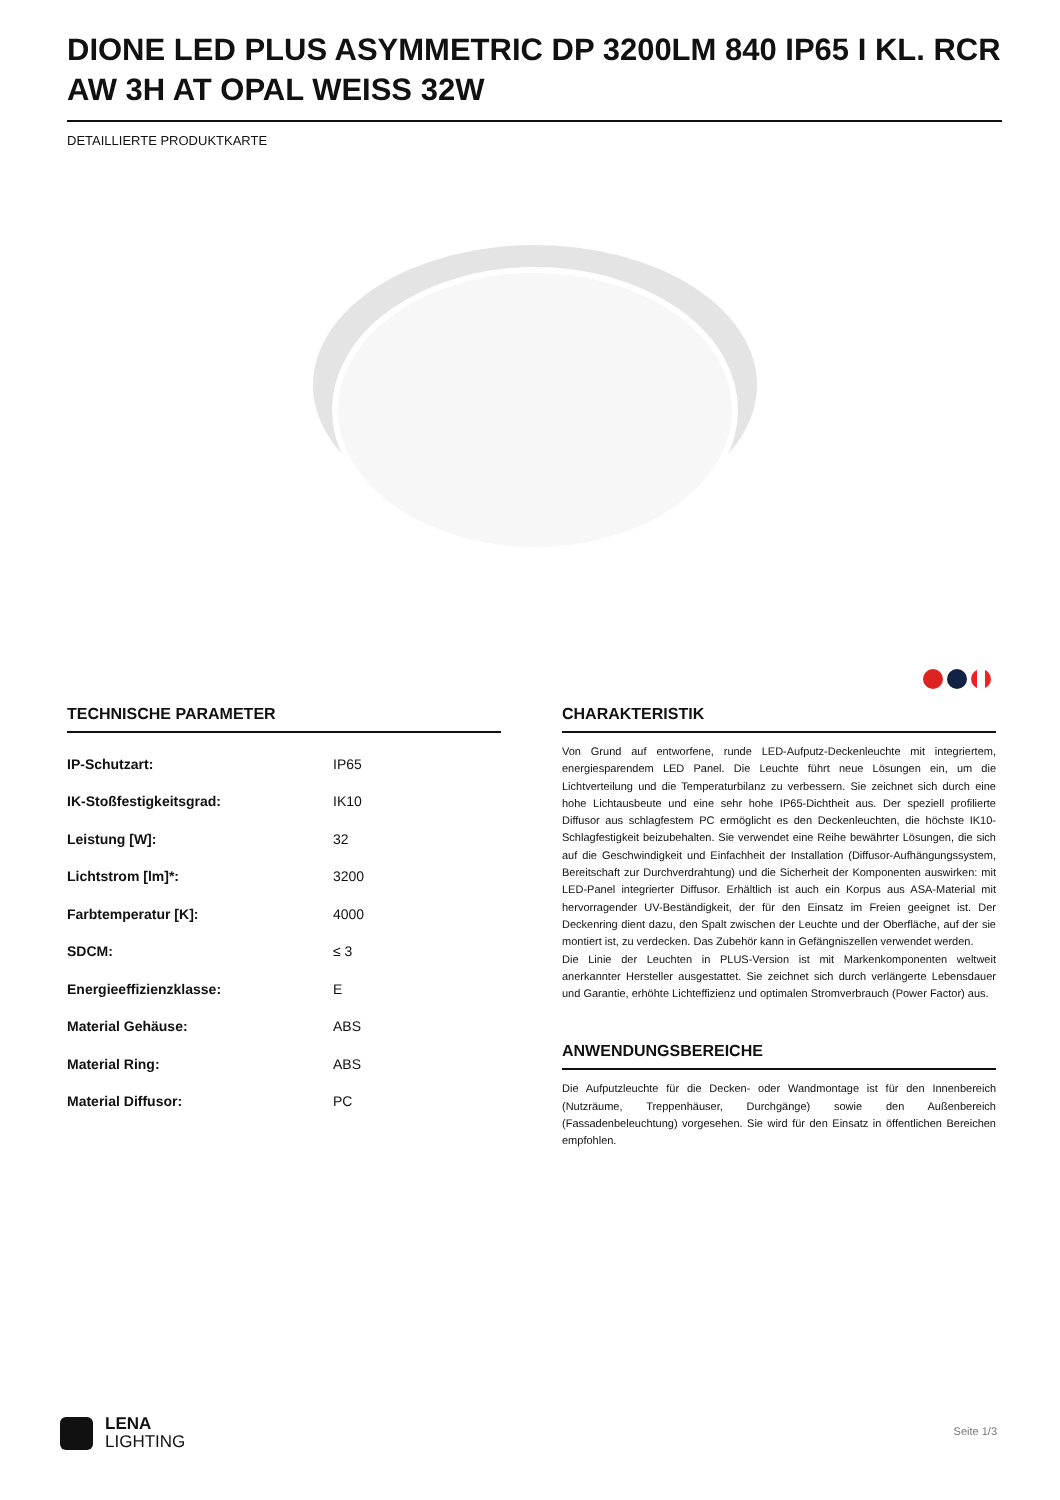DIONE LED PLUS ASYMMETRIC DP 3200LM 840 IP65 I KL. RCR AW 3H AT OPAL WEISS 32W
DETAILLIERTE PRODUKTKARTE
TECHNISCHE PARAMETER
| IP-Schutzart: | IP65 |
| IK-Stoßfestigkeitsgrad: | IK10 |
| Leistung [W]: | 32 |
| Lichtstrom [lm]*: | 3200 |
| Farbtemperatur [K]: | 4000 |
| SDCM: | ≤ 3 |
| Energieeffizienzklasse: | E |
| Material Gehäuse: | ABS |
| Material Ring: | ABS |
| Material Diffusor: | PC |
CHARAKTERISTIK
Von Grund auf entworfene, runde LED-Aufputz-Deckenleuchte mit integriertem, energiesparendem LED Panel. Die Leuchte führt neue Lösungen ein, um die Lichtverteilung und die Temperaturbilanz zu verbessern. Sie zeichnet sich durch eine hohe Lichtausbeute und eine sehr hohe IP65-Dichtheit aus. Der speziell profilierte Diffusor aus schlagfestem PC ermöglicht es den Deckenleuchten, die höchste IK10-Schlagfestigkeit beizubehalten. Sie verwendet eine Reihe bewährter Lösungen, die sich auf die Geschwindigkeit und Einfachheit der Installation (Diffusor-Aufhängungssystem, Bereitschaft zur Durchverdrahtung) und die Sicherheit der Komponenten auswirken: mit LED-Panel integrierter Diffusor. Erhältlich ist auch ein Korpus aus ASA-Material mit hervorragender UV-Beständigkeit, der für den Einsatz im Freien geeignet ist. Der Deckenring dient dazu, den Spalt zwischen der Leuchte und der Oberfläche, auf der sie montiert ist, zu verdecken. Das Zubehör kann in Gefängniszellen verwendet werden.
Die Linie der Leuchten in PLUS-Version ist mit Markenkomponenten weltweit anerkannter Hersteller ausgestattet. Sie zeichnet sich durch verlängerte Lebensdauer und Garantie, erhöhte Lichteffizienz und optimalen Stromverbrauch (Power Factor) aus.
ANWENDUNGSBEREICHE
Die Aufputzleuchte für die Decken- oder Wandmontage ist für den Innenbereich (Nutzräume, Treppenhäuser, Durchgänge) sowie den Außenbereich (Fassadenbeleuchtung) vorgesehen. Sie wird für den Einsatz in öffentlichen Bereichen empfohlen.
LENA
LIGHTING
Seite 1/3